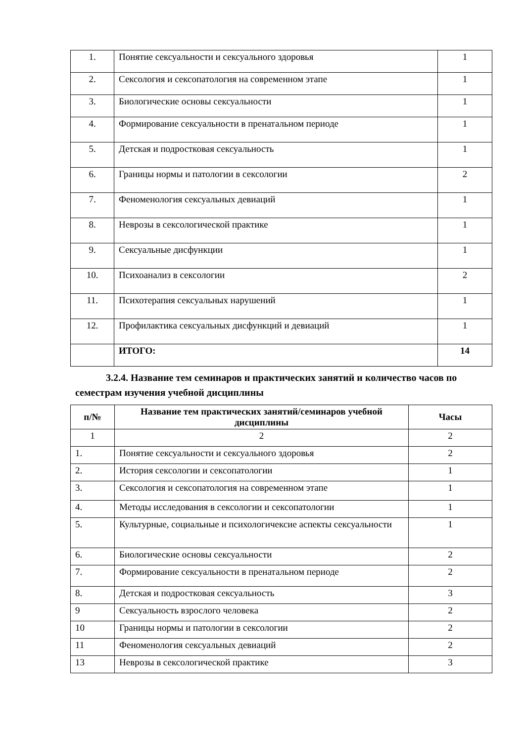| 1. | Понятие сексуальности и сексуального здоровья | 1 |
| 2. | Сексология и сексопатология на современном этапе | 1 |
| 3. | Биологические основы сексуальности | 1 |
| 4. | Формирование сексуальности в пренатальном периоде | 1 |
| 5. | Детская и подростковая сексуальность | 1 |
| 6. | Границы нормы и патологии в сексологии | 2 |
| 7. | Феноменология сексуальных девиаций | 1 |
| 8. | Неврозы в сексологической практике | 1 |
| 9. | Сексуальные дисфункции | 1 |
| 10. | Психоанализ в сексологии | 2 |
| 11. | Психотерапия сексуальных нарушений | 1 |
| 12. | Профилактика сексуальных дисфункций и девиаций | 1 |
| | ИТОГО: | 14 |
3.2.4. Название тем семинаров и практических занятий и количество часов по семестрам изучения учебной дисциплины
| п/№ | Название тем практических занятий/семинаров учебной дисциплины | Часы |
| --- | --- | --- |
| 1 | 2 | 2 |
| 1. | Понятие сексуальности и сексуального здоровья | 2 |
| 2. | История сексологии и сексопатологии | 1 |
| 3. | Сексология и сексопатология на современном этапе | 1 |
| 4. | Методы исследования в сексологии и сексопатологии | 1 |
| 5. | Культурные, социальные и психологичексие аспекты сексуальности | 1 |
| 6. | Биологические основы сексуальности | 2 |
| 7. | Формирование сексуальности в пренатальном периоде | 2 |
| 8. | Детская и подростковая сексуальность | 3 |
| 9 | Сексуальность взрослого человека | 2 |
| 10 | Границы нормы и патологии в сексологии | 2 |
| 11 | Феноменология сексуальных девиаций | 2 |
| 13 | Неврозы в сексологической практике | 3 |